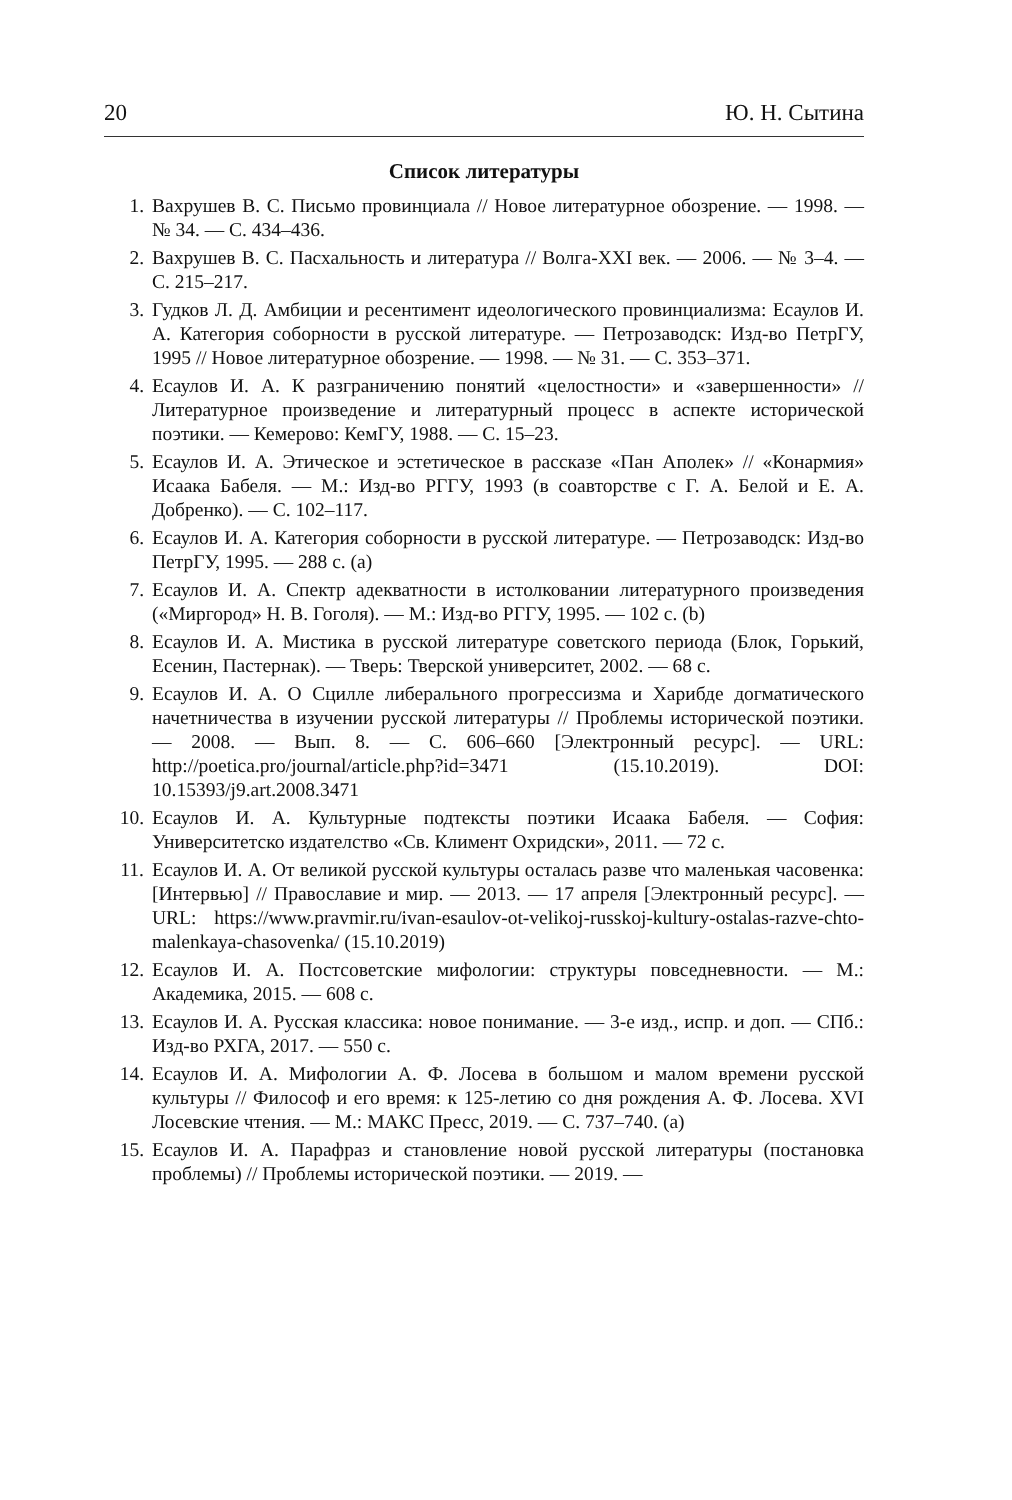20 Ю. Н. Сытина
Список литературы
1. Вахрушев В. С. Письмо провинциала // Новое литературное обозрение. — 1998. — № 34. — С. 434–436.
2. Вахрушев В. С. Пасхальность и литература // Волга-XXI век. — 2006. — № 3–4. — С. 215–217.
3. Гудков Л. Д. Амбиции и ресентимент идеологического провинциализма: Есаулов И. А. Категория соборности в русской литературе. — Петрозаводск: Изд-во ПетрГУ, 1995 // Новое литературное обозрение. — 1998. — № 31. — С. 353–371.
4. Есаулов И. А. К разграничению понятий «целостности» и «завершенности» // Литературное произведение и литературный процесс в аспекте исторической поэтики. — Кемерово: КемГУ, 1988. — С. 15–23.
5. Есаулов И. А. Этическое и эстетическое в рассказе «Пан Аполек» // «Конармия» Исаака Бабеля. — М.: Изд-во РГГУ, 1993 (в соавторстве с Г. А. Белой и Е. А. Добренко). — С. 102–117.
6. Есаулов И. А. Категория соборности в русской литературе. — Петрозаводск: Изд-во ПетрГУ, 1995. — 288 с. (a)
7. Есаулов И. А. Спектр адекватности в истолковании литературного произведения («Миргород» Н. В. Гоголя). — М.: Изд-во РГГУ, 1995. — 102 с. (b)
8. Есаулов И. А. Мистика в русской литературе советского периода (Блок, Горький, Есенин, Пастернак). — Тверь: Тверской университет, 2002. — 68 с.
9. Есаулов И. А. О Сцилле либерального прогрессизма и Харибде догматического начетничества в изучении русской литературы // Проблемы исторической поэтики. — 2008. — Вып. 8. — С. 606–660 [Электронный ресурс]. — URL: http://poetica.pro/journal/article.php?id=3471 (15.10.2019). DOI: 10.15393/j9.art.2008.3471
10. Есаулов И. А. Культурные подтексты поэтики Исаака Бабеля. — София: Университетско издателство «Св. Климент Охридски», 2011. — 72 с.
11. Есаулов И. А. От великой русской культуры осталась разве что маленькая часовенка: [Интервью] // Православие и мир. — 2013. — 17 апреля [Электронный ресурс]. — URL: https://www.pravmir.ru/ivan-esaulov-ot-velikoj-russkoj-kultury-ostalas-razve-chto-malenkaya-chasovenka/ (15.10.2019)
12. Есаулов И. А. Постсоветские мифологии: структуры повседневности. — М.: Академика, 2015. — 608 с.
13. Есаулов И. А. Русская классика: новое понимание. — 3-е изд., испр. и доп. — СПб.: Изд-во РХГА, 2017. — 550 с.
14. Есаулов И. А. Мифологии А. Ф. Лосева в большом и малом времени русской культуры // Философ и его время: к 125-летию со дня рождения А. Ф. Лосева. XVI Лосевские чтения. — М.: МАКС Пресс, 2019. — С. 737–740. (a)
15. Есаулов И. А. Парафраз и становление новой русской литературы (постановка проблемы) // Проблемы исторической поэтики. — 2019. —